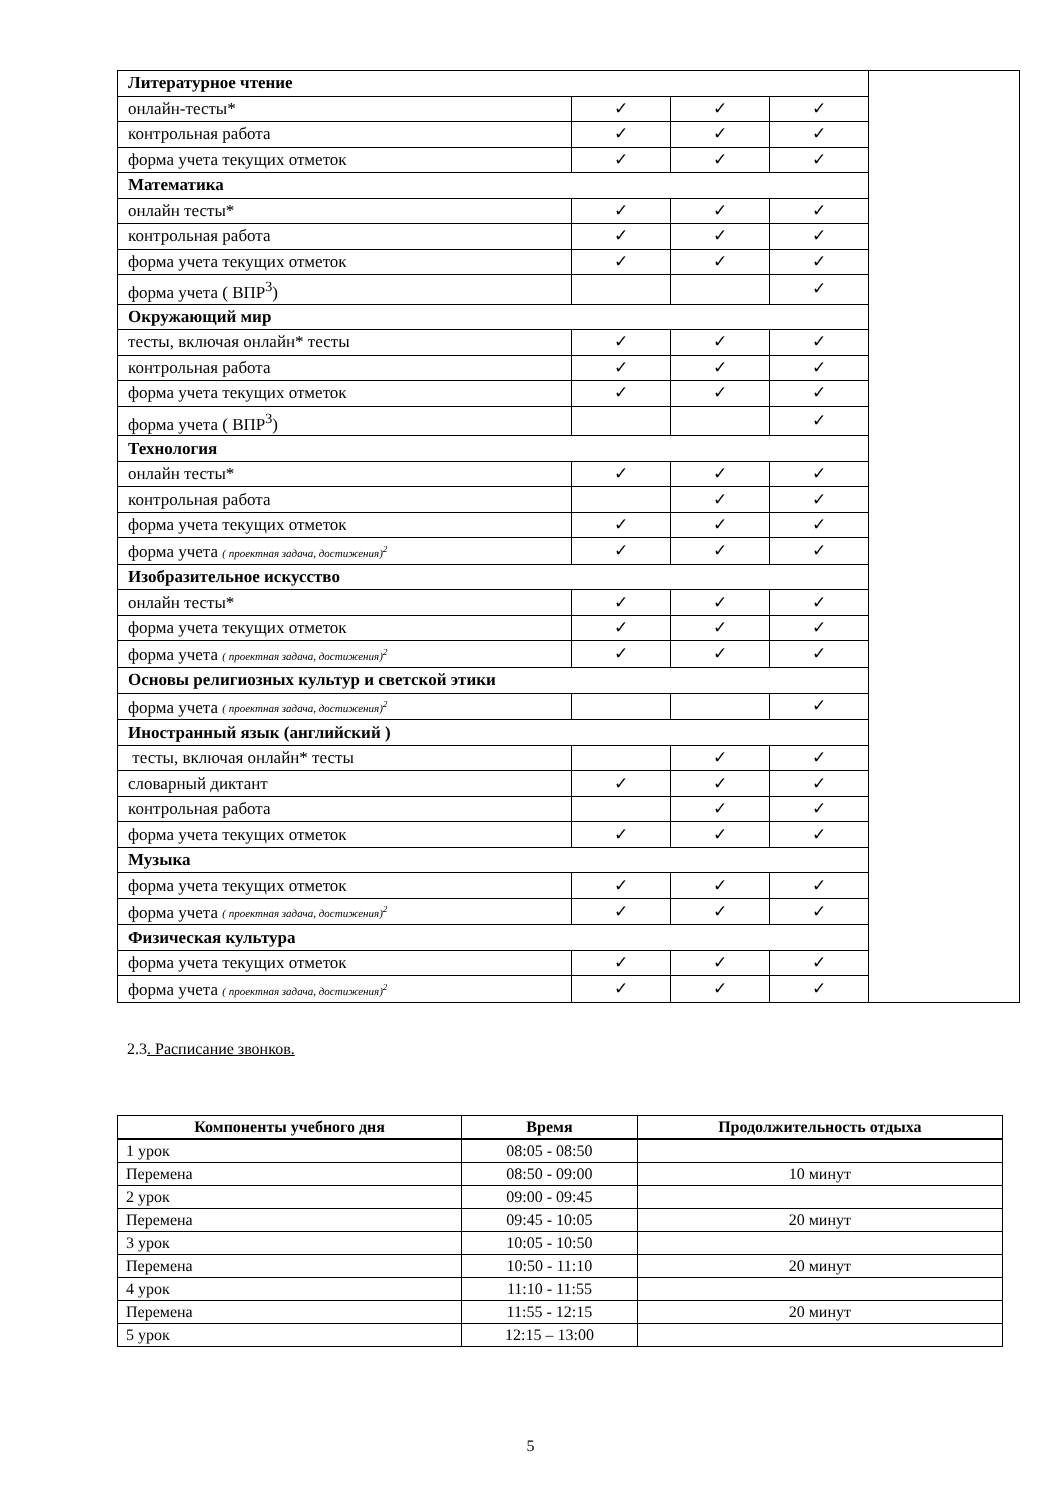| Литературное чтение | | | | |
| онлайн-тесты* | ✓ | ✓ | ✓ | |
| контрольная работа | ✓ | ✓ | ✓ | |
| форма учета текущих отметок | ✓ | ✓ | ✓ | |
| Математика | | | | |
| онлайн тесты* | ✓ | ✓ | ✓ | |
| контрольная работа | ✓ | ✓ | ✓ | |
| форма учета текущих отметок | ✓ | ✓ | ✓ | |
| форма учета ( ВПР<sup>3</sup>) | | | ✓ | |
| Окружающий мир | | | | |
| тесты, включая онлайн* тесты | ✓ | ✓ | ✓ | |
| контрольная работа | ✓ | ✓ | ✓ | |
| форма учета текущих отметок | ✓ | ✓ | ✓ | |
| форма учета ( ВПР<sup>3</sup>) | | | ✓ | |
| Технология | | | | |
| онлайн тесты* | ✓ | ✓ | ✓ | |
| контрольная работа | | ✓ | ✓ | |
| форма учета текущих отметок | ✓ | ✓ | ✓ | |
| форма учета ( проектная задача, достижения)<sup>2</sup> | ✓ | ✓ | ✓ | |
| Изобразительное искусство | | | | |
| онлайн тесты* | ✓ | ✓ | ✓ | |
| форма учета текущих отметок | ✓ | ✓ | ✓ | |
| форма учета ( проектная задача, достижения)<sup>2</sup> | ✓ | ✓ | ✓ | |
| Основы религиозных культур и светской этики | | | | |
| форма учета ( проектная задача, достижения)<sup>2</sup> | | | ✓ | |
| Иностранный язык (английский ) | | | | |
| тесты, включая онлайн* тесты | | ✓ | ✓ | |
| словарный диктант | ✓ | ✓ | ✓ | |
| контрольная работа | | ✓ | ✓ | |
| форма учета текущих отметок | ✓ | ✓ | ✓ | |
| Музыка | | | | |
| форма учета текущих отметок | ✓ | ✓ | ✓ | |
| форма учета ( проектная задача, достижения)<sup>2</sup> | ✓ | ✓ | ✓ | |
| Физическая культура | | | | |
| форма учета текущих отметок | ✓ | ✓ | ✓ | |
| форма учета ( проектная задача, достижения)<sup>2</sup> | ✓ | ✓ | ✓ | |
2.3. Расписание звонков.
| Компоненты учебного дня | Время | Продолжительность отдыха |
| --- | --- | --- |
| 1 урок | 08:05 - 08:50 | |
| Перемена | 08:50 - 09:00 | 10 минут |
| 2 урок | 09:00 - 09:45 | |
| Перемена | 09:45 - 10:05 | 20 минут |
| 3 урок | 10:05 - 10:50 | |
| Перемена | 10:50 - 11:10 | 20 минут |
| 4 урок | 11:10 - 11:55 | |
| Перемена | 11:55 - 12:15 | 20 минут |
| 5 урок | 12:15 – 13:00 | |
5